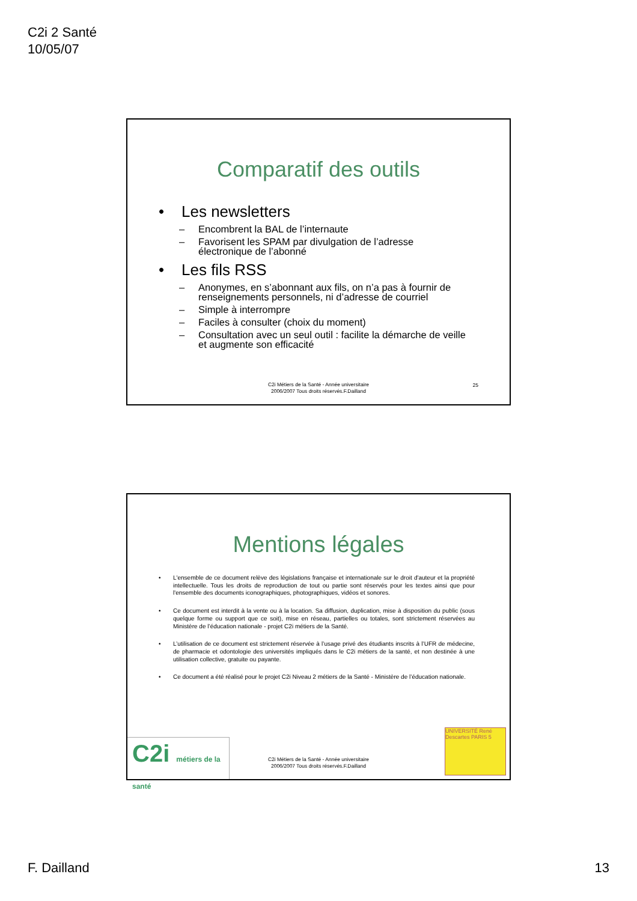C2i 2 Santé
10/05/07
Comparatif des outils
• Les newsletters
– Encombrent la BAL de l’internaute
– Favorisent les SPAM par divulgation de l’adresse électronique de l’abonné
• Les fils RSS
– Anonymes, en s’abonnant aux fils, on n’a pas à fournir de renseignements personnels, ni d’adresse de courriel
– Simple à interrompre
– Faciles à consulter (choix du moment)
– Consultation avec un seul outil : facilite la démarche de veille et augmente son efficacité
C2i Métiers de la Santé - Année universitaire
2006/2007 Tous droits réservés.F.Dailland
25
Mentions légales
• L'ensemble de ce document relève des législations française et internationale sur le droit d'auteur et la propriété intellectuelle. Tous les droits de reproduction de tout ou partie sont réservés pour les textes ainsi que pour l'ensemble des documents iconographiques, photographiques, vidéos et sonores.
• Ce document est interdit à la vente ou à la location. Sa diffusion, duplication, mise à disposition du public (sous quelque forme ou support que ce soit), mise en réseau, partielles ou totales, sont strictement réservées au Ministère de l’éducation nationale - projet C2i métiers de la Santé.
• L’utilisation de ce document est strictement réservée à l’usage privé des étudiants inscrits à l’UFR de médecine, de pharmacie et odontologie des universités impliqués dans le C2i métiers de la santé, et non destinée à une utilisation collective, gratuite ou payante.
• Ce document a été réalisé pour le projet C2i Niveau 2 métiers de la Santé - Ministère de l’éducation nationale.
C2i métiers de la santé
C2i Métiers de la Santé - Année universitaire
2006/2007 Tous droits réservés.F.Dailland
UNIVERSITÉ René Descartes PARIS 5
F. Dailland 13